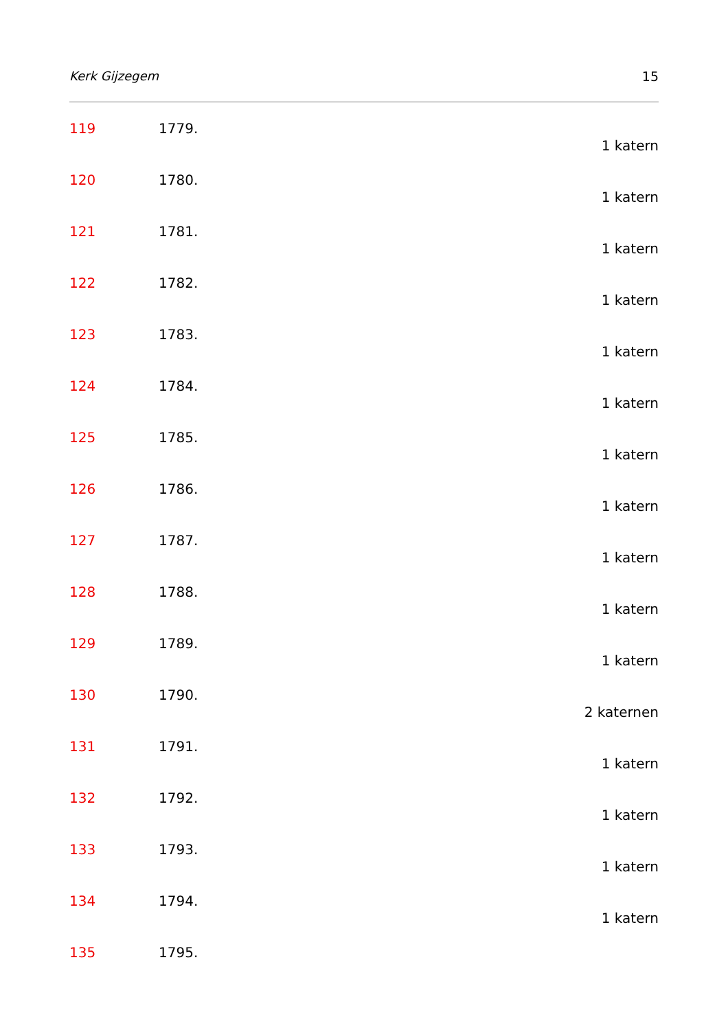Kerk Gijzegem 15
119 1779.
1 katern
120 1780.
1 katern
121 1781.
1 katern
122 1782.
1 katern
123 1783.
1 katern
124 1784.
1 katern
125 1785.
1 katern
126 1786.
1 katern
127 1787.
1 katern
128 1788.
1 katern
129 1789.
1 katern
130 1790.
2 katernen
131 1791.
1 katern
132 1792.
1 katern
133 1793.
1 katern
134 1794.
1 katern
135 1795.